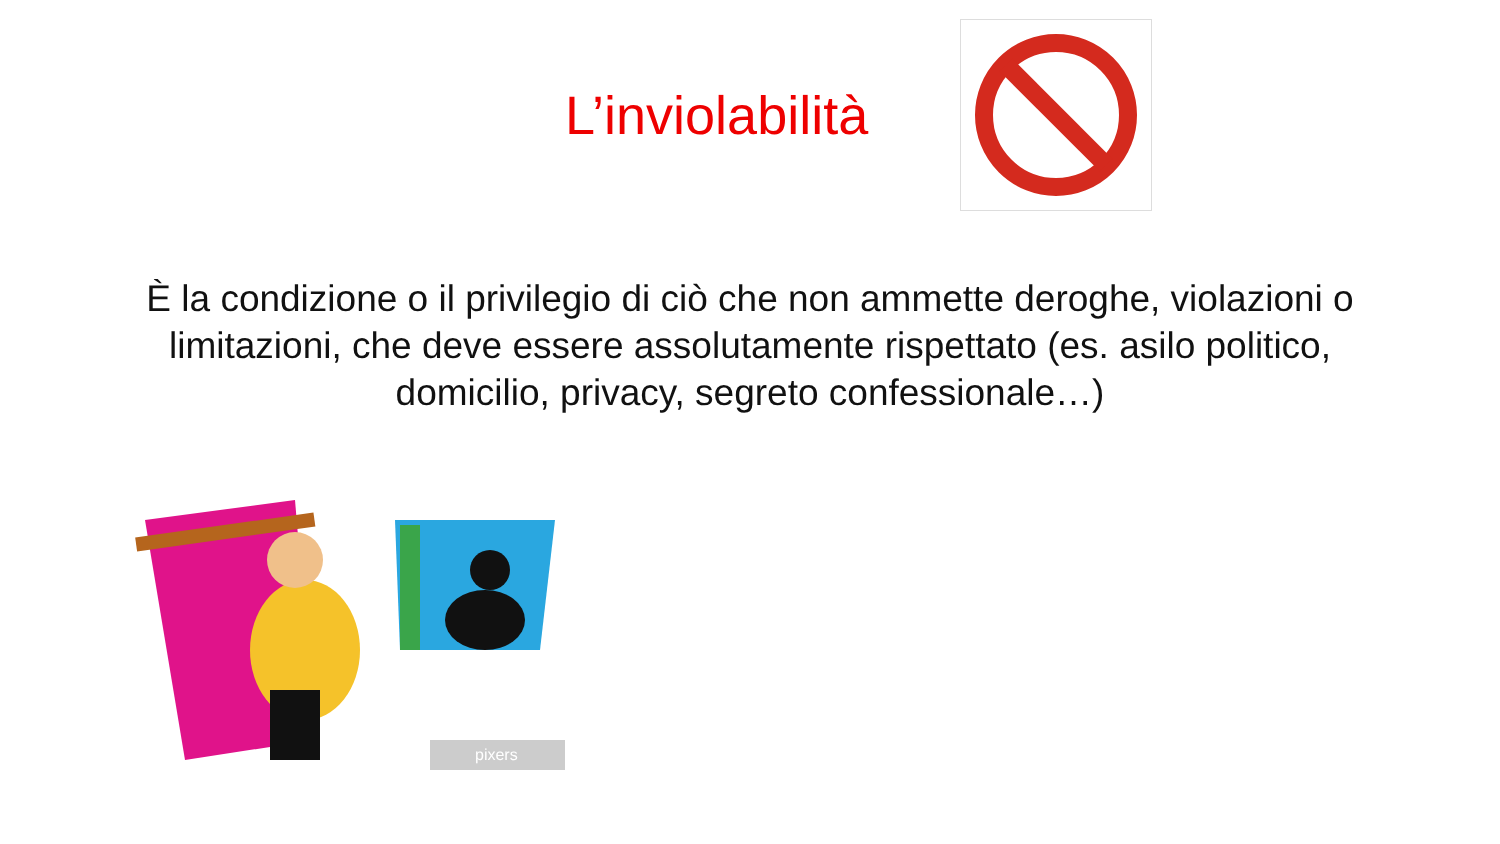L’inviolabilità
È la condizione o il privilegio di ciò che non ammette deroghe, violazioni o limitazioni, che deve essere assolutamente rispettato (es. asilo politico, domicilio, privacy, segreto confessionale…)
pixers